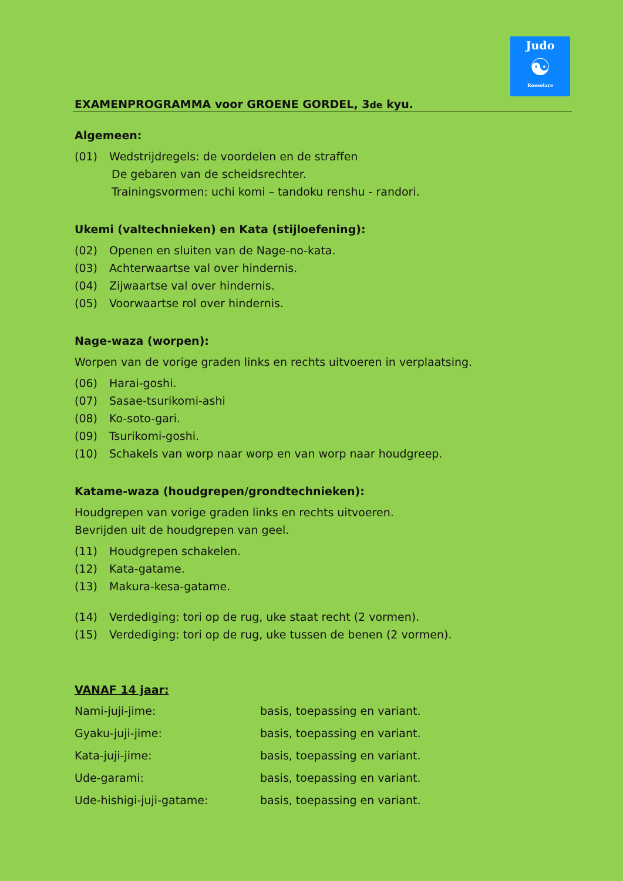Judo
☯
Roeselare
EXAMENPROGRAMMA voor GROENE GORDEL, 3de kyu.
Algemeen:
(01) Wedstrijdregels: de voordelen en de straffen
De gebaren van de scheidsrechter.
Trainingsvormen: uchi komi – tandoku renshu - randori.
Ukemi (valtechnieken) en Kata (stijloefening):
(02) Openen en sluiten van de Nage-no-kata.
(03) Achterwaartse val over hindernis.
(04) Zijwaartse val over hindernis.
(05) Voorwaartse rol over hindernis.
Nage-waza (worpen):
Worpen van de vorige graden links en rechts uitvoeren in verplaatsing.
(06) Harai-goshi.
(07) Sasae-tsurikomi-ashi
(08) Ko-soto-gari.
(09) Tsurikomi-goshi.
(10) Schakels van worp naar worp en van worp naar houdgreep.
Katame-waza (houdgrepen/grondtechnieken):
Houdgrepen van vorige graden links en rechts uitvoeren.
Bevrijden uit de houdgrepen van geel.
(11) Houdgrepen schakelen.
(12) Kata-gatame.
(13) Makura-kesa-gatame.
(14) Verdediging: tori op de rug, uke staat recht (2 vormen).
(15) Verdediging: tori op de rug, uke tussen de benen (2 vormen).
VANAF 14 jaar:
| Nami-juji-jime: | basis, toepassing en variant. |
| Gyaku-juji-jime: | basis, toepassing en variant. |
| Kata-juji-jime: | basis, toepassing en variant. |
| Ude-garami: | basis, toepassing en variant. |
| Ude-hishigi-juji-gatame: | basis, toepassing en variant. |